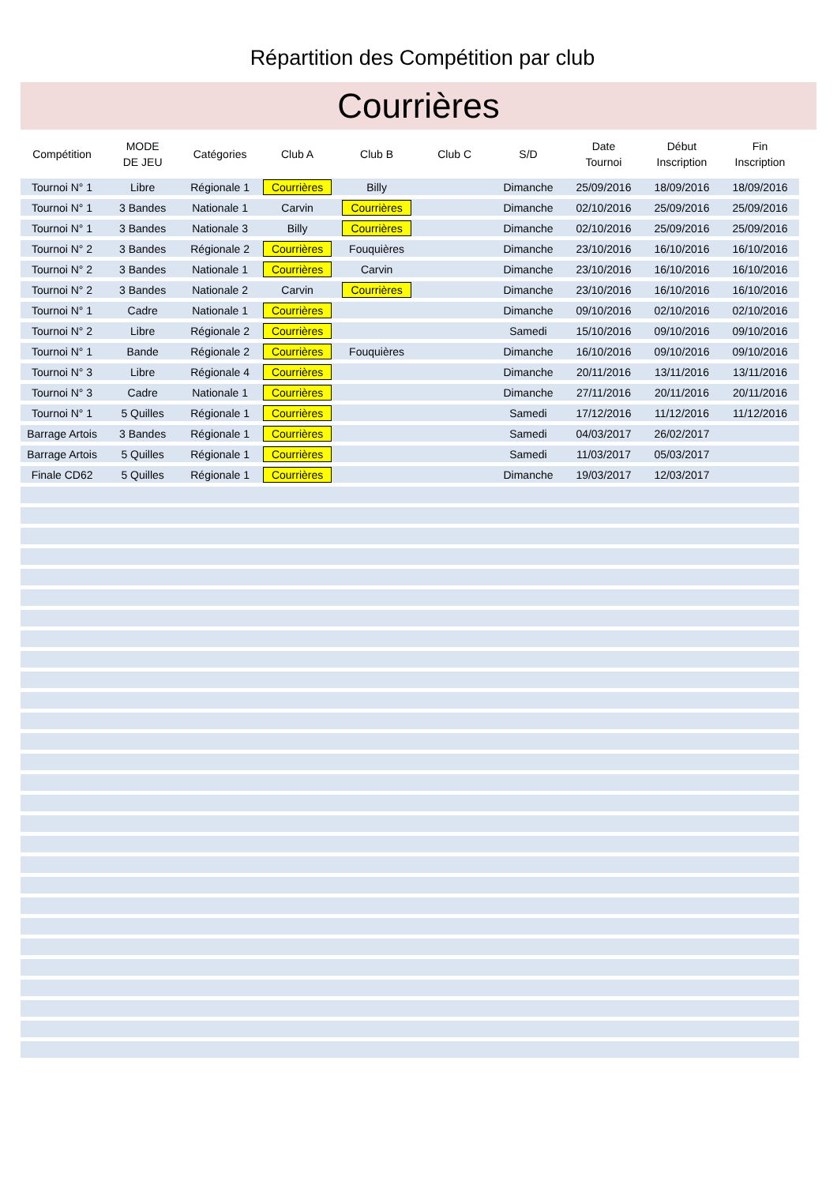Répartition des Compétition par club
Courrières
| Compétition | MODE DE JEU | Catégories | Club A | Club B | Club C | S/D | Date Tournoi | Début Inscription | Fin Inscription |
| --- | --- | --- | --- | --- | --- | --- | --- | --- | --- |
| Tournoi N° 1 | Libre | Régionale 1 | Courrières | Billy | | Dimanche | 25/09/2016 | 18/09/2016 | 18/09/2016 |
| Tournoi N° 1 | 3 Bandes | Nationale 1 | Carvin | Courrières | | Dimanche | 02/10/2016 | 25/09/2016 | 25/09/2016 |
| Tournoi N° 1 | 3 Bandes | Nationale 3 | Billy | Courrières | | Dimanche | 02/10/2016 | 25/09/2016 | 25/09/2016 |
| Tournoi N° 2 | 3 Bandes | Régionale 2 | Courrières | Fouquières | | Dimanche | 23/10/2016 | 16/10/2016 | 16/10/2016 |
| Tournoi N° 2 | 3 Bandes | Nationale 1 | Courrières | Carvin | | Dimanche | 23/10/2016 | 16/10/2016 | 16/10/2016 |
| Tournoi N° 2 | 3 Bandes | Nationale 2 | Carvin | Courrières | | Dimanche | 23/10/2016 | 16/10/2016 | 16/10/2016 |
| Tournoi N° 1 | Cadre | Nationale 1 | Courrières | | | Dimanche | 09/10/2016 | 02/10/2016 | 02/10/2016 |
| Tournoi N° 2 | Libre | Régionale 2 | Courrières | | | Samedi | 15/10/2016 | 09/10/2016 | 09/10/2016 |
| Tournoi N° 1 | Bande | Régionale 2 | Courrières | Fouquières | | Dimanche | 16/10/2016 | 09/10/2016 | 09/10/2016 |
| Tournoi N° 3 | Libre | Régionale 4 | Courrières | | | Dimanche | 20/11/2016 | 13/11/2016 | 13/11/2016 |
| Tournoi N° 3 | Cadre | Nationale 1 | Courrières | | | Dimanche | 27/11/2016 | 20/11/2016 | 20/11/2016 |
| Tournoi N° 1 | 5 Quilles | Régionale 1 | Courrières | | | Samedi | 17/12/2016 | 11/12/2016 | 11/12/2016 |
| Barrage Artois | 3 Bandes | Régionale 1 | Courrières | | | Samedi | 04/03/2017 | 26/02/2017 | |
| Barrage Artois | 5 Quilles | Régionale 1 | Courrières | | | Samedi | 11/03/2017 | 05/03/2017 | |
| Finale CD62 | 5 Quilles | Régionale 1 | Courrières | | | Dimanche | 19/03/2017 | 12/03/2017 | |